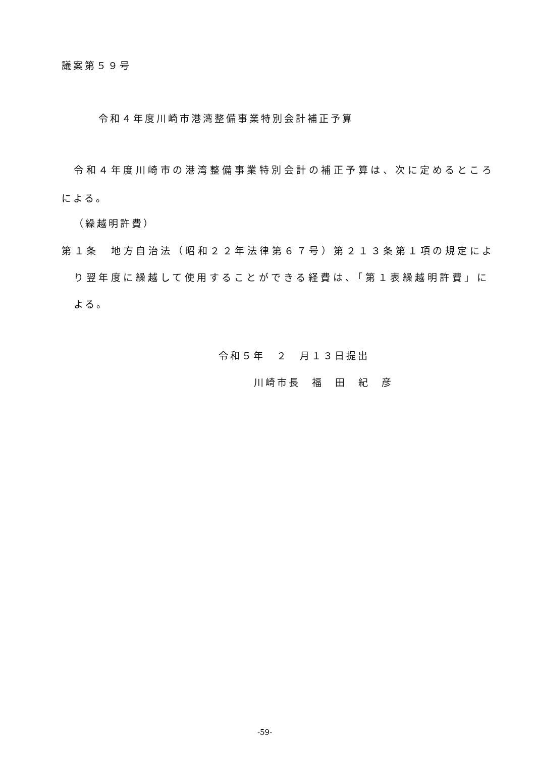議案第５９号
令和４年度川崎市港湾整備事業特別会計補正予算
令和４年度川崎市の港湾整備事業特別会計の補正予算は、次に定めるところ
による。
（繰越明許費）
第１条　地方自治法（昭和２２年法律第６７号）第２１３条第１項の規定によ
り翌年度に繰越して使用することができる経費は、「第１表繰越明許費」に
よる。
令和５年　２　月１３日提出
川崎市長　福　田　紀　彦
-59-